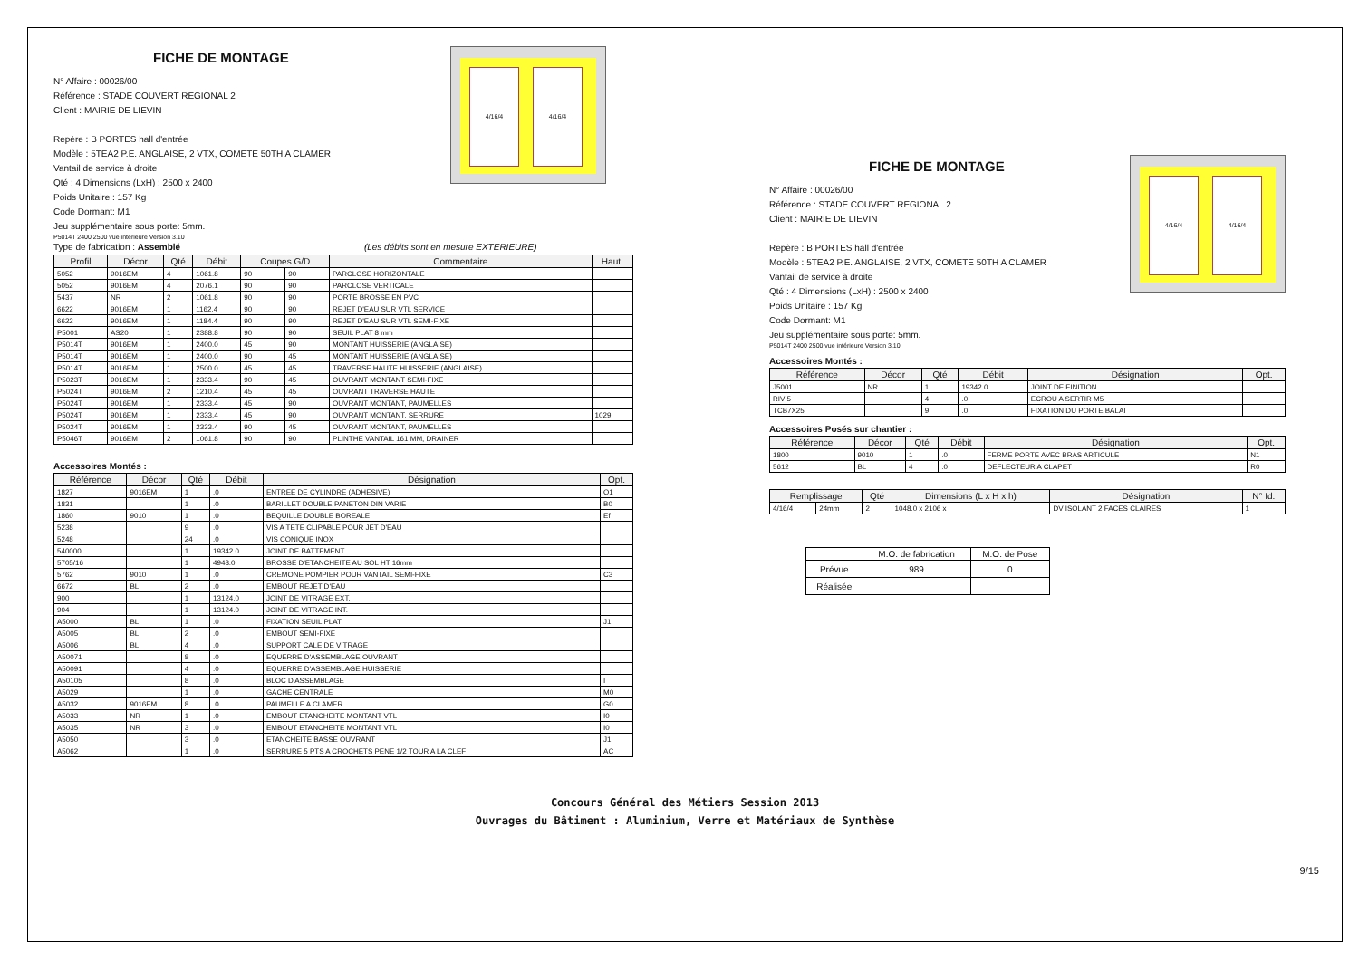4/16/4 4/16/4
FICHE DE MONTAGE
N° Affaire : 00026/00
Référence : STADE COUVERT REGIONAL 2
Client : MAIRIE DE LIEVIN
Repère : B PORTES hall d'entrée
Modèle : 5TEA2 P.E. ANGLAISE, 2 VTX, COMETE 50TH A CLAMER
Vantail de service à droite
Qté : 4 Dimensions (LxH) : 2500 x 2400
Poids Unitaire : 157 Kg
Code Dormant: M1
Jeu supplémentaire sous porte: 5mm.
P5014T 2400 2500 vue intérieure Version 3.10
Type de fabrication : Assemblé (Les débits sont en mesure EXTERIEURE)
| Profil | Décor | Qté | Débit | Coupes G/D | | Commentaire | Haut. |
| --- | --- | --- | --- | --- | --- | --- | --- |
| 5052 | 9016EM | 4 | 1061.8 | 90 | 90 | PARCLOSE HORIZONTALE | |
| 5052 | 9016EM | 4 | 2076.1 | 90 | 90 | PARCLOSE VERTICALE | |
| 5437 | NR | 2 | 1061.8 | 90 | 90 | PORTE BROSSE EN PVC | |
| 6622 | 9016EM | 1 | 1162.4 | 90 | 90 | REJET D'EAU SUR VTL SERVICE | |
| 6622 | 9016EM | 1 | 1184.4 | 90 | 90 | REJET D'EAU SUR VTL SEMI-FIXE | |
| P5001 | AS20 | 1 | 2388.8 | 90 | 90 | SEUIL PLAT 8 mm | |
| P5014T | 9016EM | 1 | 2400.0 | 45 | 90 | MONTANT HUISSERIE (ANGLAISE) | |
| P5014T | 9016EM | 1 | 2400.0 | 90 | 45 | MONTANT HUISSERIE (ANGLAISE) | |
| P5014T | 9016EM | 1 | 2500.0 | 45 | 45 | TRAVERSE HAUTE HUISSERIE (ANGLAISE) | |
| P5023T | 9016EM | 1 | 2333.4 | 90 | 45 | OUVRANT MONTANT SEMI-FIXE | |
| P5024T | 9016EM | 2 | 1210.4 | 45 | 45 | OUVRANT TRAVERSE HAUTE | |
| P5024T | 9016EM | 1 | 2333.4 | 45 | 90 | OUVRANT MONTANT, PAUMELLES | |
| P5024T | 9016EM | 1 | 2333.4 | 45 | 90 | OUVRANT MONTANT, SERRURE | 1029 |
| P5024T | 9016EM | 1 | 2333.4 | 90 | 45 | OUVRANT MONTANT, PAUMELLES | |
| P5046T | 9016EM | 2 | 1061.8 | 90 | 90 | PLINTHE VANTAIL 161 MM, DRAINER | |
Accessoires Montés :
| Référence | Décor | Qté | Débit | Désignation | Opt. |
| --- | --- | --- | --- | --- | --- |
| 1827 | 9016EM | 1 | .0 | ENTREE DE CYLINDRE (ADHESIVE) | O1 |
| 1831 | | 1 | .0 | BARILLET DOUBLE PANETON DIN VARIE | B0 |
| 1860 | 9010 | 1 | .0 | BEQUILLE DOUBLE BOREALE | Ef |
| 5238 | | 9 | .0 | VIS A TETE CLIPABLE POUR JET D'EAU | |
| 5248 | | 24 | .0 | VIS CONIQUE INOX | |
| 540000 | | 1 | 19342.0 | JOINT DE BATTEMENT | |
| 5705/16 | | 1 | 4948.0 | BROSSE D'ETANCHEITE AU SOL HT 16mm | |
| 5762 | 9010 | 1 | .0 | CREMONE POMPIER POUR VANTAIL SEMI-FIXE | C3 |
| 6672 | BL | 2 | .0 | EMBOUT REJET D'EAU | |
| 900 | | 1 | 13124.0 | JOINT DE VITRAGE EXT. | |
| 904 | | 1 | 13124.0 | JOINT DE VITRAGE INT. | |
| A5000 | BL | 1 | .0 | FIXATION SEUIL PLAT | J1 |
| A5005 | BL | 2 | .0 | EMBOUT SEMI-FIXE | |
| A5006 | BL | 4 | .0 | SUPPORT CALE DE VITRAGE | |
| A50071 | | 8 | .0 | EQUERRE D'ASSEMBLAGE OUVRANT | |
| A50091 | | 4 | .0 | EQUERRE D'ASSEMBLAGE HUISSERIE | |
| A50105 | | 8 | .0 | BLOC D'ASSEMBLAGE | I |
| A5029 | | 1 | .0 | GACHE CENTRALE | M0 |
| A5032 | 9016EM | 8 | .0 | PAUMELLE A CLAMER | G0 |
| A5033 | NR | 1 | .0 | EMBOUT ETANCHEITE MONTANT VTL | I0 |
| A5035 | NR | 3 | .0 | EMBOUT ETANCHEITE MONTANT VTL | I0 |
| A5050 | | 3 | .0 | ETANCHEITE BASSE OUVRANT | J1 |
| A5062 | | 1 | .0 | SERRURE 5 PTS A CROCHETS PENE 1/2 TOUR A LA CLEF | AC |
4/16/4 4/16/4
FICHE DE MONTAGE
N° Affaire : 00026/00
Référence : STADE COUVERT REGIONAL 2
Client : MAIRIE DE LIEVIN
Repère : B PORTES hall d'entrée
Modèle : 5TEA2 P.E. ANGLAISE, 2 VTX, COMETE 50TH A CLAMER
Vantail de service à droite
Qté : 4 Dimensions (LxH) : 2500 x 2400
Poids Unitaire : 157 Kg
Code Dormant: M1
Jeu supplémentaire sous porte: 5mm.
P5014T 2400 2500 vue intérieure Version 3.10
Accessoires Montés :
| Référence | Décor | Qté | Débit | Désignation | Opt. |
| --- | --- | --- | --- | --- | --- |
| J5001 | NR | 1 | 19342.0 | JOINT DE FINITION | |
| RIV 5 | | 4 | .0 | ECROU A SERTIR M5 | |
| TCB7X25 | | 9 | .0 | FIXATION DU PORTE BALAI | |
Accessoires Posés sur chantier :
| Référence | Décor | Qté | Débit | Désignation | Opt. |
| --- | --- | --- | --- | --- | --- |
| 1800 | 9010 | 1 | .0 | FERME PORTE AVEC BRAS ARTICULE | N1 |
| 5612 | BL | 4 | .0 | DEFLECTEUR A CLAPET | R0 |
| Remplissage | | Qté | Dimensions (L x H x h) | Désignation | N° Id. |
| --- | --- | --- | --- | --- | --- |
| 4/16/4 | 24mm | 2 | 1048.0 x 2106 x | DV ISOLANT 2 FACES CLAIRES | 1 |
| | M.O. de fabrication | M.O. de Pose |
| --- | --- | --- |
| Prévue | 989 | 0 |
| Réalisée | | |
Concours Général des Métiers Session 2013
Ouvrages du Bâtiment : Aluminium, Verre et Matériaux de Synthèse
9/15